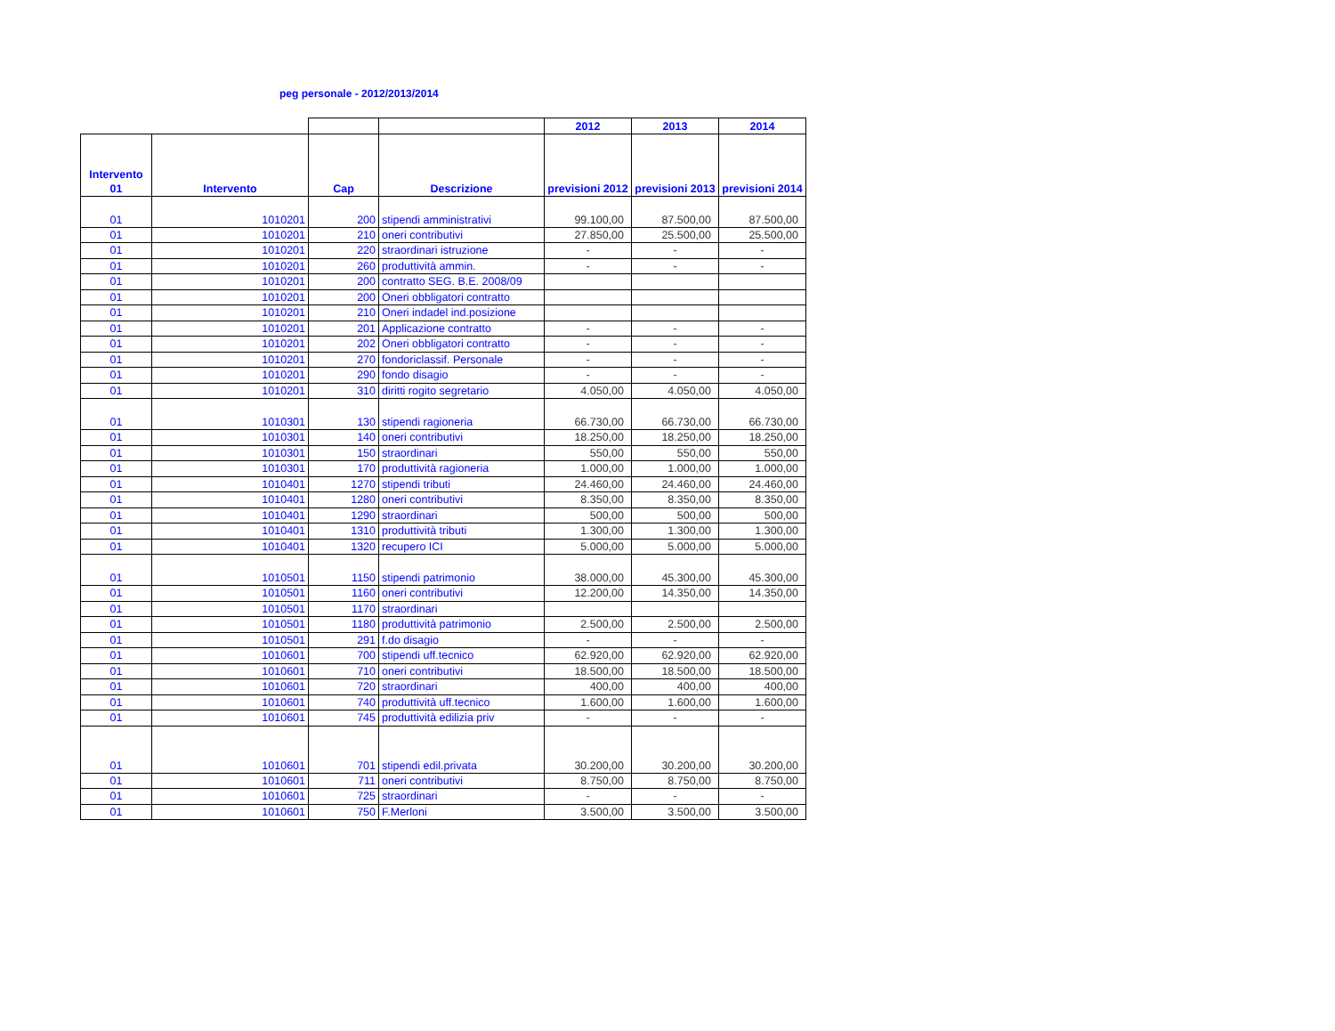peg personale - 2012/2013/2014
| | | | | 2012 | 2013 | 2014 |
| --- | --- | --- | --- | --- | --- | --- |
| Intervento 01 | Intervento | Cap | Descrizione | previsioni 2012 | previsioni 2013 | previsioni 2014 |
| 01 | 1010201 | 200 | stipendi amministrativi | 99.100,00 | 87.500,00 | 87.500,00 |
| 01 | 1010201 | 210 | oneri contributivi | 27.850,00 | 25.500,00 | 25.500,00 |
| 01 | 1010201 | 220 | straordinari istruzione | - | - | - |
| 01 | 1010201 | 260 | produttività ammin. | - | - | - |
| 01 | 1010201 | 200 | contratto SEG. B.E. 2008/09 | | | |
| 01 | 1010201 | 200 | Oneri obbligatori contratto | | | |
| 01 | 1010201 | 210 | Oneri indadel ind.posizione | | | |
| 01 | 1010201 | 201 | Applicazione contratto | - | - | - |
| 01 | 1010201 | 202 | Oneri obbligatori contratto | - | - | - |
| 01 | 1010201 | 270 | fondoriclassif. Personale | - | - | - |
| 01 | 1010201 | 290 | fondo disagio | - | - | - |
| 01 | 1010201 | 310 | diritti rogito segretario | 4.050,00 | 4.050,00 | 4.050,00 |
| 01 | 1010301 | 130 | stipendi ragioneria | 66.730,00 | 66.730,00 | 66.730,00 |
| 01 | 1010301 | 140 | oneri contributivi | 18.250,00 | 18.250,00 | 18.250,00 |
| 01 | 1010301 | 150 | straordinari | 550,00 | 550,00 | 550,00 |
| 01 | 1010301 | 170 | produttività ragioneria | 1.000,00 | 1.000,00 | 1.000,00 |
| 01 | 1010401 | 1270 | stipendi tributi | 24.460,00 | 24.460,00 | 24.460,00 |
| 01 | 1010401 | 1280 | oneri contributivi | 8.350,00 | 8.350,00 | 8.350,00 |
| 01 | 1010401 | 1290 | straordinari | 500,00 | 500,00 | 500,00 |
| 01 | 1010401 | 1310 | produttività tributi | 1.300,00 | 1.300,00 | 1.300,00 |
| 01 | 1010401 | 1320 | recupero ICI | 5.000,00 | 5.000,00 | 5.000,00 |
| 01 | 1010501 | 1150 | stipendi patrimonio | 38.000,00 | 45.300,00 | 45.300,00 |
| 01 | 1010501 | 1160 | oneri contributivi | 12.200,00 | 14.350,00 | 14.350,00 |
| 01 | 1010501 | 1170 | straordinari | | | |
| 01 | 1010501 | 1180 | produttività patrimonio | 2.500,00 | 2.500,00 | 2.500,00 |
| 01 | 1010501 | 291 | f.do disagio | - | - | - |
| 01 | 1010601 | 700 | stipendi uff.tecnico | 62.920,00 | 62.920,00 | 62.920,00 |
| 01 | 1010601 | 710 | oneri contributivi | 18.500,00 | 18.500,00 | 18.500,00 |
| 01 | 1010601 | 720 | straordinari | 400,00 | 400,00 | 400,00 |
| 01 | 1010601 | 740 | produttività uff.tecnico | 1.600,00 | 1.600,00 | 1.600,00 |
| 01 | 1010601 | 745 | produttività edilizia priv | - | - | - |
| 01 | 1010601 | 701 | stipendi edil.privata | 30.200,00 | 30.200,00 | 30.200,00 |
| 01 | 1010601 | 711 | oneri contributivi | 8.750,00 | 8.750,00 | 8.750,00 |
| 01 | 1010601 | 725 | straordinari | - | - | - |
| 01 | 1010601 | 750 | F.Merloni | 3.500,00 | 3.500,00 | 3.500,00 |